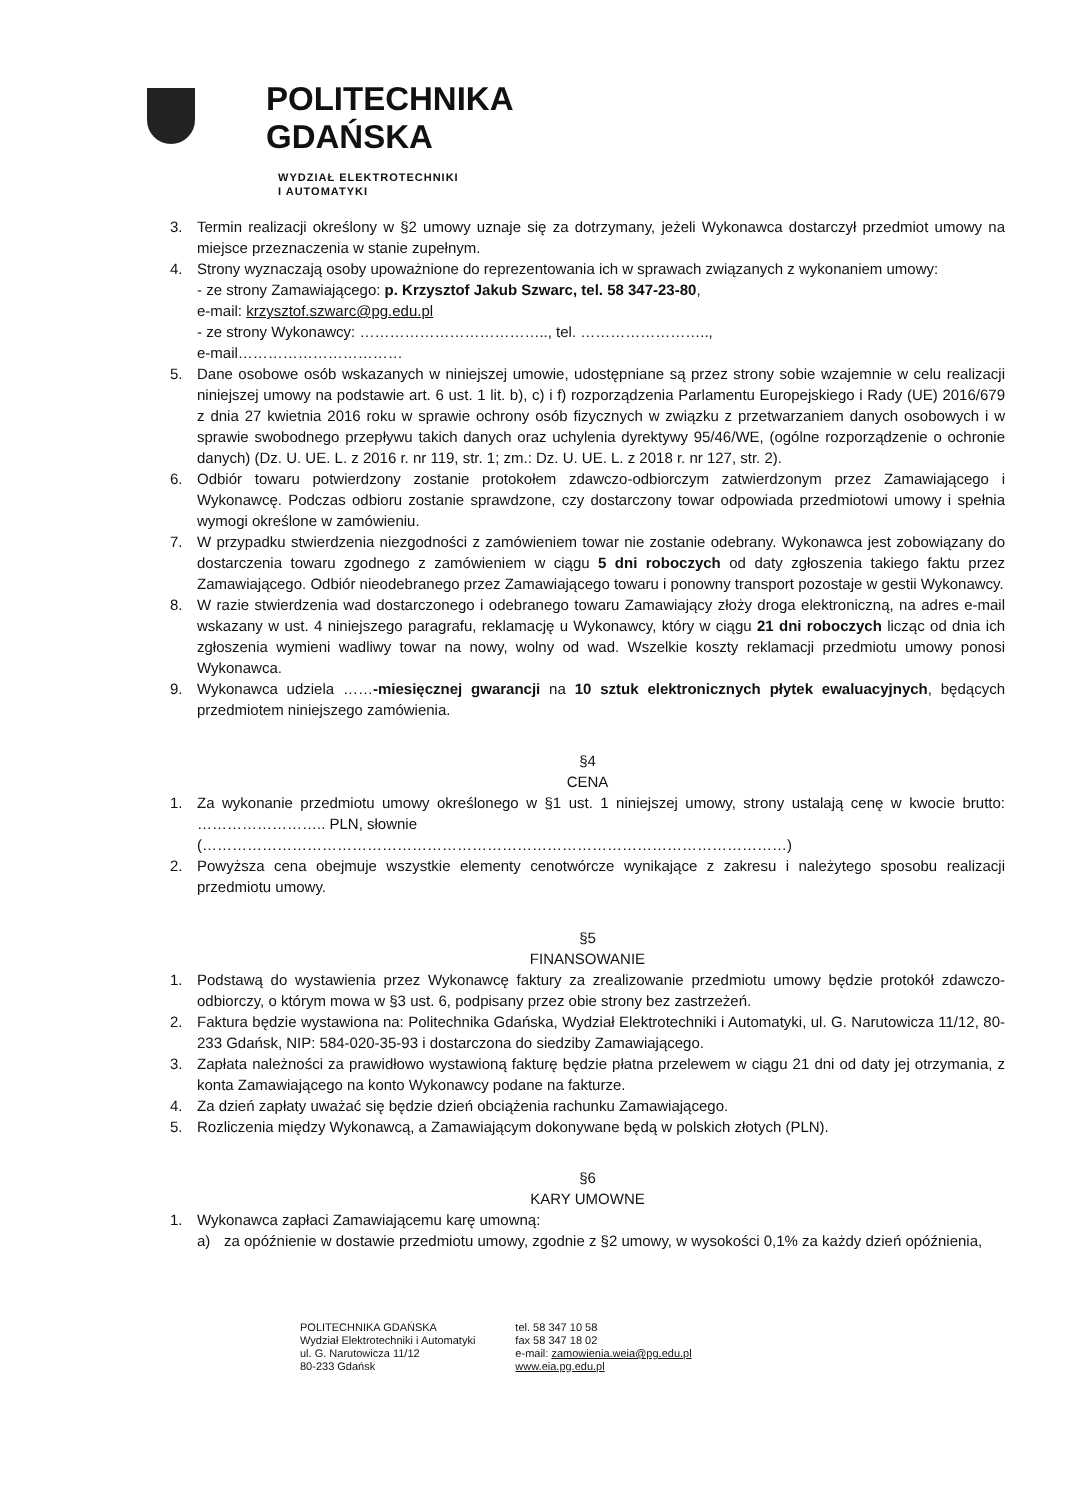POLITECHNIKA
GDAŃSKA
WYDZIAŁ ELEKTROTECHNIKI
I AUTOMATYKI
3. Termin realizacji określony w §2 umowy uznaje się za dotrzymany, jeżeli Wykonawca dostarczył przedmiot umowy na miejsce przeznaczenia w stanie zupełnym.
4. Strony wyznaczają osoby upoważnione do reprezentowania ich w sprawach związanych z wykonaniem umowy:
- ze strony Zamawiającego: p. Krzysztof Jakub Szwarc, tel. 58 347-23-80,
e-mail: krzysztof.szwarc@pg.edu.pl
- ze strony Wykonawcy: ……………………………….., tel. ……………………..,
e-mail……………………………
5. Dane osobowe osób wskazanych w niniejszej umowie, udostępniane są przez strony sobie wzajemnie w celu realizacji niniejszej umowy na podstawie art. 6 ust. 1 lit. b), c) i f) rozporządzenia Parlamentu Europejskiego i Rady (UE) 2016/679 z dnia 27 kwietnia 2016 roku w sprawie ochrony osób fizycznych w związku z przetwarzaniem danych osobowych i w sprawie swobodnego przepływu takich danych oraz uchylenia dyrektywy 95/46/WE, (ogólne rozporządzenie o ochronie danych) (Dz. U. UE. L. z 2016 r. nr 119, str. 1; zm.: Dz. U. UE. L. z 2018 r. nr 127, str. 2).
6. Odbiór towaru potwierdzony zostanie protokołem zdawczo-odbiorczym zatwierdzonym przez Zamawiającego i Wykonawcę. Podczas odbioru zostanie sprawdzone, czy dostarczony towar odpowiada przedmiotowi umowy i spełnia wymogi określone w zamówieniu.
7. W przypadku stwierdzenia niezgodności z zamówieniem towar nie zostanie odebrany. Wykonawca jest zobowiązany do dostarczenia towaru zgodnego z zamówieniem w ciągu 5 dni roboczych od daty zgłoszenia takiego faktu przez Zamawiającego. Odbiór nieodebranego przez Zamawiającego towaru i ponowny transport pozostaje w gestii Wykonawcy.
8. W razie stwierdzenia wad dostarczonego i odebranego towaru Zamawiający złoży droga elektroniczną, na adres e-mail wskazany w ust. 4 niniejszego paragrafu, reklamację u Wykonawcy, który w ciągu 21 dni roboczych licząc od dnia ich zgłoszenia wymieni wadliwy towar na nowy, wolny od wad. Wszelkie koszty reklamacji przedmiotu umowy ponosi Wykonawca.
9. Wykonawca udziela ……-miesięcznej gwarancji na 10 sztuk elektronicznych płytek ewaluacyjnych, będących przedmiotem niniejszego zamówienia.
§4
CENA
1. Za wykonanie przedmiotu umowy określonego w §1 ust. 1 niniejszej umowy, strony ustalają cenę w kwocie brutto: …………………….. PLN, słownie
(………………………………………………………………………………………………………)
2. Powyższa cena obejmuje wszystkie elementy cenotwórcze wynikające z zakresu i należytego sposobu realizacji przedmiotu umowy.
§5
FINANSOWANIE
1. Podstawą do wystawienia przez Wykonawcę faktury za zrealizowanie przedmiotu umowy będzie protokół zdawczo-odbiorczy, o którym mowa w §3 ust. 6, podpisany przez obie strony bez zastrzeżeń.
2. Faktura będzie wystawiona na: Politechnika Gdańska, Wydział Elektrotechniki i Automatyki, ul. G. Narutowicza 11/12, 80-233 Gdańsk, NIP: 584-020-35-93 i dostarczona do siedziby Zamawiającego.
3. Zapłata należności za prawidłowo wystawioną fakturę będzie płatna przelewem w ciągu 21 dni od daty jej otrzymania, z konta Zamawiającego na konto Wykonawcy podane na fakturze.
4. Za dzień zapłaty uważać się będzie dzień obciążenia rachunku Zamawiającego.
5. Rozliczenia między Wykonawcą, a Zamawiającym dokonywane będą w polskich złotych (PLN).
§6
KARY UMOWNE
1. Wykonawca zapłaci Zamawiającemu karę umowną:
a) za opóźnienie w dostawie przedmiotu umowy, zgodnie z §2 umowy, w wysokości 0,1% za każdy dzień opóźnienia,
POLITECHNIKA GDAŃSKA
Wydział Elektrotechniki i Automatyki
ul. G. Narutowicza 11/12
80-233 Gdańsk
tel. 58 347 10 58
fax 58 347 18 02
e-mail: zamowienia.weia@pg.edu.pl
www.eia.pg.edu.pl